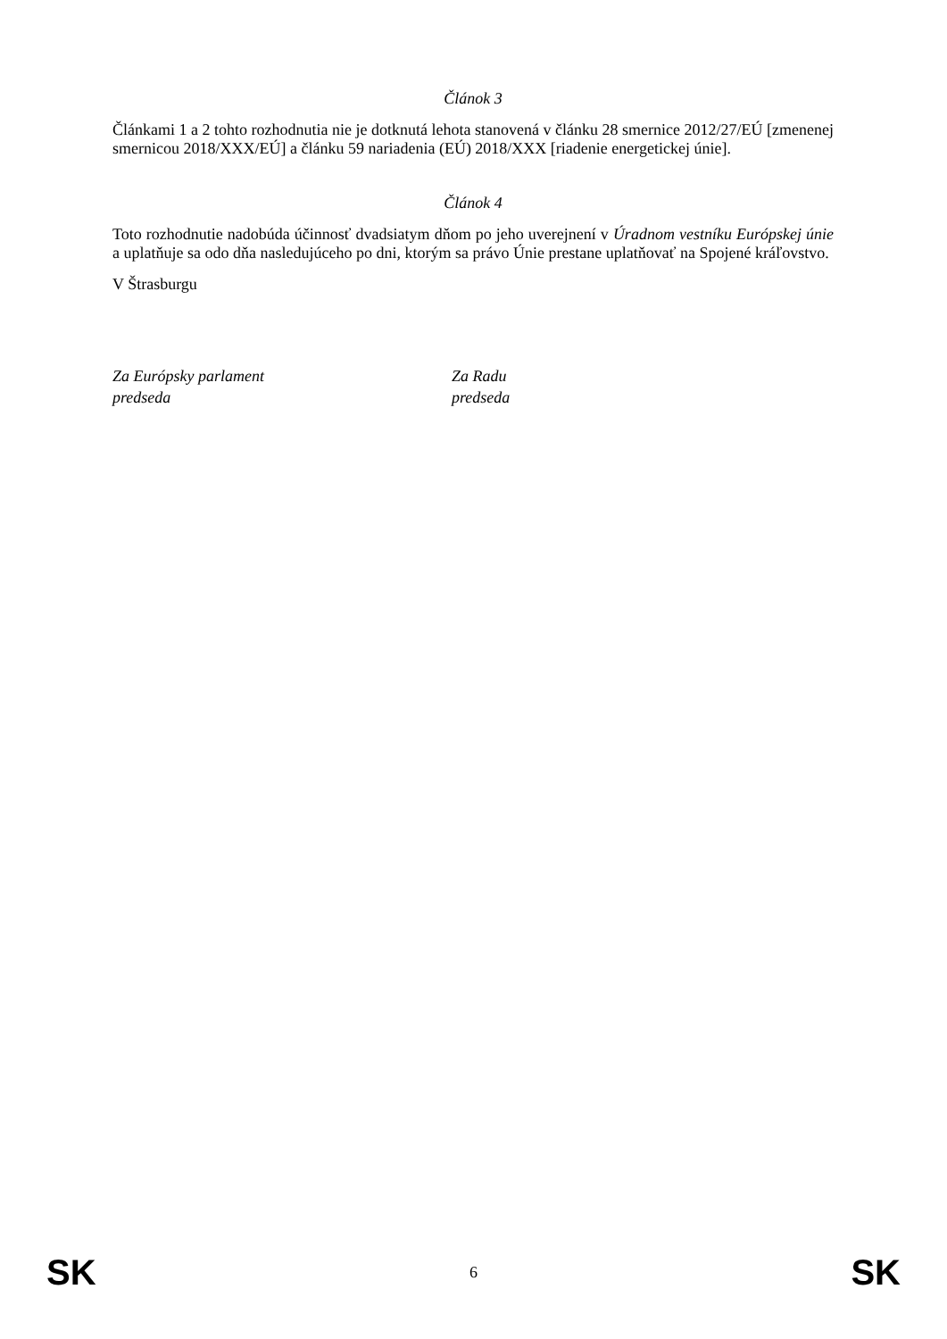Článok 3
Článkami 1 a 2 tohto rozhodnutia nie je dotknutá lehota stanovená v článku 28 smernice 2012/27/EÚ [zmenenej smernicou 2018/XXX/EÚ] a článku 59 nariadenia (EÚ) 2018/XXX [riadenie energetickej únie].
Článok 4
Toto rozhodnutie nadobúda účinnosť dvadsiatym dňom po jeho uverejnení v Úradnom vestníku Európskej únie a uplatňuje sa odo dňa nasledujúceho po dni, ktorým sa právo Únie prestane uplatňovať na Spojené kráľovstvo.
V Štrasburgu
Za Európsky parlament
predseda
Za Radu
predseda
SK 6 SK